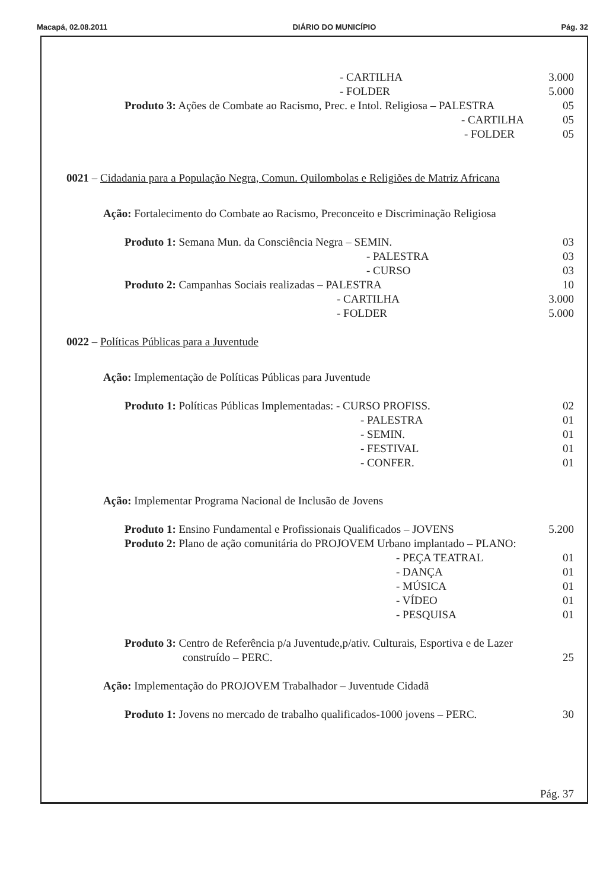Macapá, 02.08.2011 DIÁRIO DO MUNICÍPIO Pág. 32
- CARTILHA 3.000
- FOLDER 5.000
Produto 3: Ações de Combate ao Racismo, Prec. e Intol. Religiosa – PALESTRA 05
- CARTILHA 05
- FOLDER 05
0021 – Cidadania para a População Negra, Comun. Quilombolas e Religiões de Matriz Africana
Ação: Fortalecimento do Combate ao Racismo, Preconceito e Discriminação Religiosa
Produto 1: Semana Mun. da Consciência Negra – SEMIN. 03
- PALESTRA 03
- CURSO 03
Produto 2: Campanhas Sociais realizadas – PALESTRA 10
- CARTILHA 3.000
- FOLDER 5.000
0022 – Políticas Públicas para a Juventude
Ação: Implementação de Políticas Públicas para Juventude
Produto 1: Políticas Públicas Implementadas: - CURSO PROFISS. 02
- PALESTRA 01
- SEMIN. 01
- FESTIVAL 01
- CONFER. 01
Ação: Implementar Programa Nacional de Inclusão de Jovens
Produto 1: Ensino Fundamental e Profissionais Qualificados – JOVENS 5.200
Produto 2: Plano de ação comunitária do PROJOVEM Urbano implantado – PLANO:
- PEÇA TEATRAL 01
- DANÇA 01
- MÚSICA 01
- VÍDEO 01
- PESQUISA 01
Produto 3: Centro de Referência p/a Juventude,p/ativ. Culturais, Esportiva e de Lazer
construído – PERC. 25
Ação: Implementação do PROJOVEM Trabalhador – Juventude Cidadã
Produto 1: Jovens no mercado de trabalho qualificados-1000 jovens – PERC. 30
Pág. 37